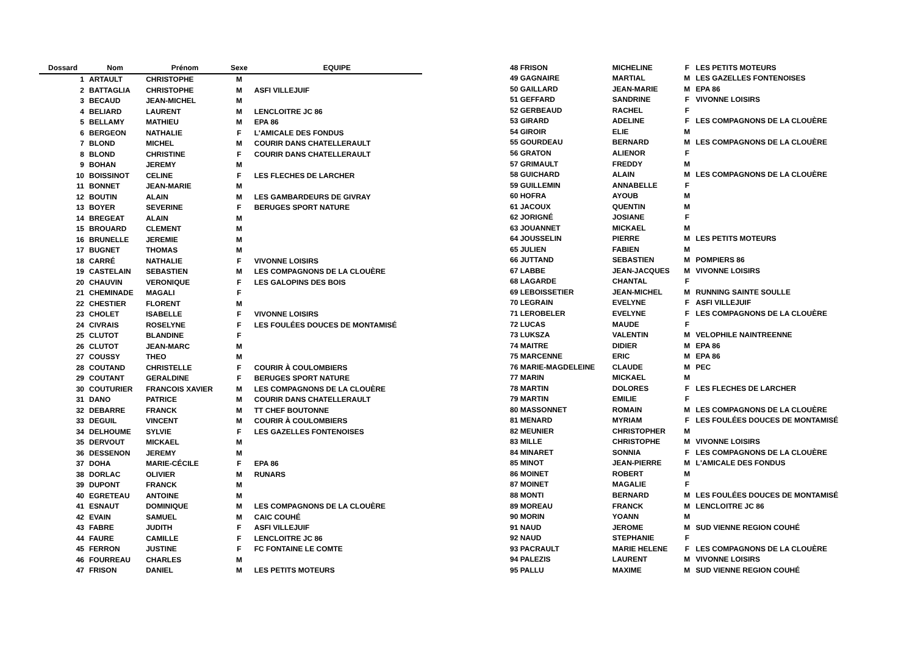| Dossard | Nom | Prénom | Sexe | EQUIPE |
| --- | --- | --- | --- | --- |
| 1 | ARTAULT | CHRISTOPHE | M | |
| 2 | BATTAGLIA | CHRISTOPHE | M | ASFI VILLEJUIF |
| 3 | BECAUD | JEAN-MICHEL | M | |
| 4 | BELIARD | LAURENT | M | LENCLOITRE JC 86 |
| 5 | BELLAMY | MATHIEU | M | EPA 86 |
| 6 | BERGEON | NATHALIE | F | L'AMICALE DES FONDUS |
| 7 | BLOND | MICHEL | M | COURIR DANS CHATELLERAULT |
| 8 | BLOND | CHRISTINE | F | COURIR DANS CHATELLERAULT |
| 9 | BOHAN | JEREMY | M | |
| 10 | BOISSINOT | CELINE | F | LES FLECHES DE LARCHER |
| 11 | BONNET | JEAN-MARIE | M | |
| 12 | BOUTIN | ALAIN | M | LES GAMBARDEURS DE GIVRAY |
| 13 | BOYER | SEVERINE | F | BERUGES SPORT NATURE |
| 14 | BREGEAT | ALAIN | M | |
| 15 | BROUARD | CLEMENT | M | |
| 16 | BRUNELLE | JEREMIE | M | |
| 17 | BUGNET | THOMAS | M | |
| 18 | CARRÉ | NATHALIE | F | VIVONNE LOISIRS |
| 19 | CASTELAIN | SEBASTIEN | M | LES COMPAGNONS DE LA CLOUÈRE |
| 20 | CHAUVIN | VERONIQUE | F | LES GALOPINS DES BOIS |
| 21 | CHEMINADE | MAGALI | F | |
| 22 | CHESTIER | FLORENT | M | |
| 23 | CHOLET | ISABELLE | F | VIVONNE LOISIRS |
| 24 | CIVRAIS | ROSELYNE | F | LES FOULÉES DOUCES DE MONTAMISÉ |
| 25 | CLUTOT | BLANDINE | F | |
| 26 | CLUTOT | JEAN-MARC | M | |
| 27 | COUSSY | THEO | M | |
| 28 | COUTAND | CHRISTELLE | F | COURIR À COULOMBIERS |
| 29 | COUTANT | GERALDINE | F | BERUGES SPORT NATURE |
| 30 | COUTURIER | FRANCOIS XAVIER | M | LES COMPAGNONS DE LA CLOUÈRE |
| 31 | DANO | PATRICE | M | COURIR DANS CHATELLERAULT |
| 32 | DEBARRE | FRANCK | M | TT CHEF BOUTONNE |
| 33 | DEGUIL | VINCENT | M | COURIR À COULOMBIERS |
| 34 | DELHOUME | SYLVIE | F | LES GAZELLES FONTENOISES |
| 35 | DERVOUT | MICKAEL | M | |
| 36 | DESSENON | JEREMY | M | |
| 37 | DOHA | MARIE-CÉCILE | F | EPA 86 |
| 38 | DORLAC | OLIVIER | M | RUNARS |
| 39 | DUPONT | FRANCK | M | |
| 40 | EGRETEAU | ANTOINE | M | |
| 41 | ESNAUT | DOMINIQUE | M | LES COMPAGNONS DE LA CLOUÈRE |
| 42 | EVAIN | SAMUEL | M | CAIC COUHÉ |
| 43 | FABRE | JUDITH | F | ASFI VILLEJUIF |
| 44 | FAURE | CAMILLE | F | LENCLOITRE JC 86 |
| 45 | FERRON | JUSTINE | F | FC FONTAINE LE COMTE |
| 46 | FOURREAU | CHARLES | M | |
| 47 | FRISON | DANIEL | M | LES PETITS MOTEURS |
| 48 FRISON | MICHELINE | F | LES PETITS MOTEURS |
| 49 GAGNAIRE | MARTIAL | M | LES GAZELLES FONTENOISES |
| 50 GAILLARD | JEAN-MARIE | M | EPA 86 |
| 51 GEFFARD | SANDRINE | F | VIVONNE LOISIRS |
| 52 GERBEAUD | RACHEL | F | |
| 53 GIRARD | ADELINE | F | LES COMPAGNONS DE LA CLOUÈRE |
| 54 GIROIR | ELIE | M | |
| 55 GOURDEAU | BERNARD | M | LES COMPAGNONS DE LA CLOUÈRE |
| 56 GRATON | ALIENOR | F | |
| 57 GRIMAULT | FREDDY | M | |
| 58 GUICHARD | ALAIN | M | LES COMPAGNONS DE LA CLOUÈRE |
| 59 GUILLEMIN | ANNABELLE | F | |
| 60 HOFRA | AYOUB | M | |
| 61 JACOUX | QUENTIN | M | |
| 62 JORIGNÉ | JOSIANE | F | |
| 63 JOUANNET | MICKAEL | M | |
| 64 JOUSSELIN | PIERRE | M | LES PETITS MOTEURS |
| 65 JULIEN | FABIEN | M | |
| 66 JUTTAND | SEBASTIEN | M | POMPIERS 86 |
| 67 LABBE | JEAN-JACQUES | M | VIVONNE LOISIRS |
| 68 LAGARDE | CHANTAL | F | |
| 69 LEBOISSETIER | JEAN-MICHEL | M | RUNNING SAINTE SOULLE |
| 70 LEGRAIN | EVELYNE | F | ASFI VILLEJUIF |
| 71 LEROBELER | EVELYNE | F | LES COMPAGNONS DE LA CLOUÈRE |
| 72 LUCAS | MAUDE | F | |
| 73 LUKSZA | VALENTIN | M | VELOPHILE NAINTREENNE |
| 74 MAITRE | DIDIER | M | EPA 86 |
| 75 MARCENNE | ERIC | M | EPA 86 |
| 76 MARIE-MAGDELEINE | CLAUDE | M | PEC |
| 77 MARIN | MICKAEL | M | |
| 78 MARTIN | DOLORES | F | LES FLECHES DE LARCHER |
| 79 MARTIN | EMILIE | F | |
| 80 MASSONNET | ROMAIN | M | LES COMPAGNONS DE LA CLOUÈRE |
| 81 MENARD | MYRIAM | F | LES FOULÉES DOUCES DE MONTAMISÉ |
| 82 MEUNIER | CHRISTOPHER | M | |
| 83 MILLE | CHRISTOPHE | M | VIVONNE LOISIRS |
| 84 MINARET | SONNIA | F | LES COMPAGNONS DE LA CLOUÈRE |
| 85 MINOT | JEAN-PIERRE | M | L'AMICALE DES FONDUS |
| 86 MOINET | ROBERT | M | |
| 87 MOINET | MAGALIE | F | |
| 88 MONTI | BERNARD | M | LES FOULÉES DOUCES DE MONTAMISÉ |
| 89 MOREAU | FRANCK | M | LENCLOITRE JC 86 |
| 90 MORIN | YOANN | M | |
| 91 NAUD | JEROME | M | SUD VIENNE REGION COUHÉ |
| 92 NAUD | STEPHANIE | F | |
| 93 PACRAULT | MARIE HELENE | F | LES COMPAGNONS DE LA CLOUÈRE |
| 94 PALEZIS | LAURENT | M | VIVONNE LOISIRS |
| 95 PALLU | MAXIME | M | SUD VIENNE REGION COUHÉ |